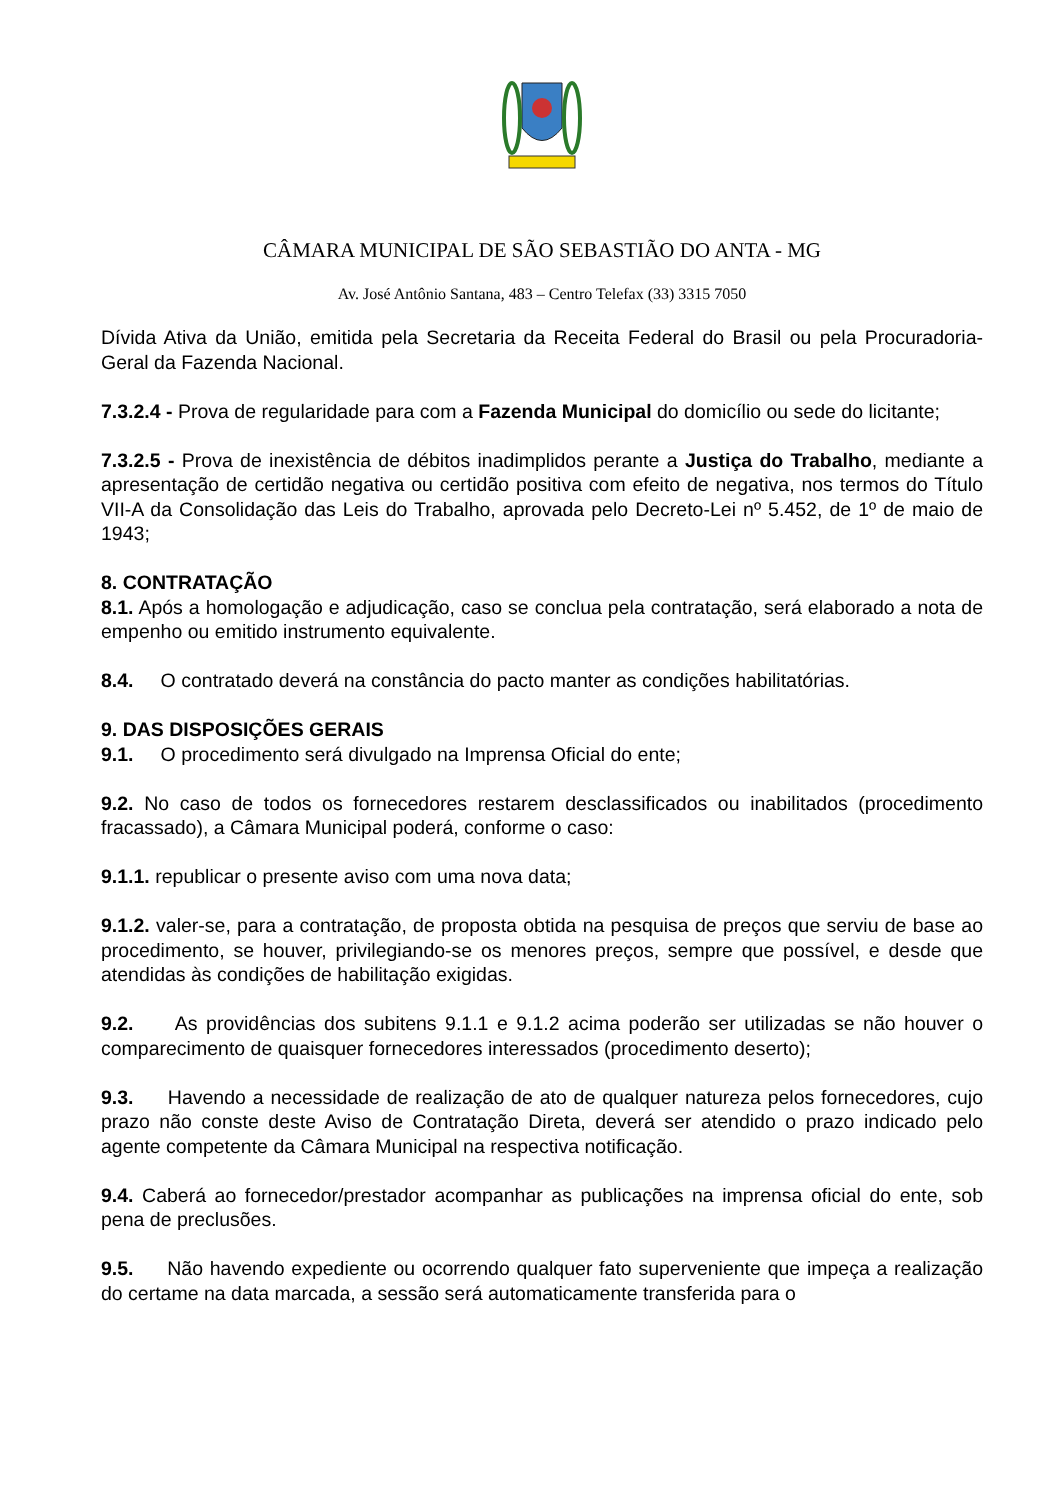CÂMARA MUNICIPAL DE SÃO SEBASTIÃO DO ANTA - MG
Av. José Antônio Santana, 483 – Centro Telefax (33) 3315 7050
Dívida Ativa da União, emitida pela Secretaria da Receita Federal do Brasil ou pela Procuradoria-Geral da Fazenda Nacional.
7.3.2.4 - Prova de regularidade para com a Fazenda Municipal do domicílio ou sede do licitante;
7.3.2.5 - Prova de inexistência de débitos inadimplidos perante a Justiça do Trabalho, mediante a apresentação de certidão negativa ou certidão positiva com efeito de negativa, nos termos do Título VII-A da Consolidação das Leis do Trabalho, aprovada pelo Decreto-Lei nº 5.452, de 1º de maio de 1943;
8. CONTRATAÇÃO
8.1. Após a homologação e adjudicação, caso se conclua pela contratação, será elaborado a nota de empenho ou emitido instrumento equivalente.
8.4. O contratado deverá na constância do pacto manter as condições habilitatórias.
9. DAS DISPOSIÇÕES GERAIS
9.1. O procedimento será divulgado na Imprensa Oficial do ente;
9.2. No caso de todos os fornecedores restarem desclassificados ou inabilitados (procedimento fracassado), a Câmara Municipal poderá, conforme o caso:
9.1.1. republicar o presente aviso com uma nova data;
9.1.2. valer-se, para a contratação, de proposta obtida na pesquisa de preços que serviu de base ao procedimento, se houver, privilegiando-se os menores preços, sempre que possível, e desde que atendidas às condições de habilitação exigidas.
9.2. As providências dos subitens 9.1.1 e 9.1.2 acima poderão ser utilizadas se não houver o comparecimento de quaisquer fornecedores interessados (procedimento deserto);
9.3. Havendo a necessidade de realização de ato de qualquer natureza pelos fornecedores, cujo prazo não conste deste Aviso de Contratação Direta, deverá ser atendido o prazo indicado pelo agente competente da Câmara Municipal na respectiva notificação.
9.4. Caberá ao fornecedor/prestador acompanhar as publicações na imprensa oficial do ente, sob pena de preclusões.
9.5. Não havendo expediente ou ocorrendo qualquer fato superveniente que impeça a realização do certame na data marcada, a sessão será automaticamente transferida para o